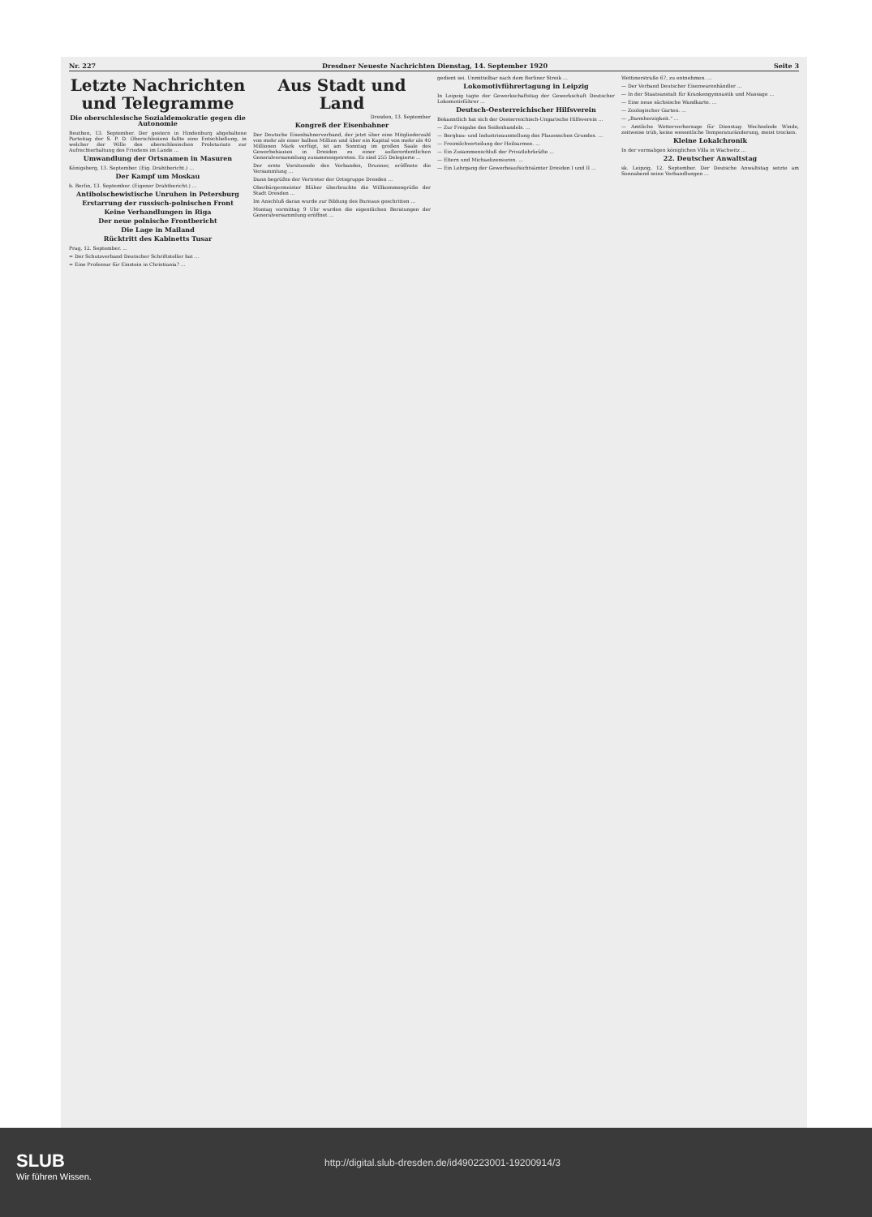Nr. 227 Dresdner Neueste Nachrichten Dienstag, 14. September 1920 Seite 3
Letzte Nachrichten und Telegramme
Die oberschlesische Sozialdemokratie gegen die Autonomie
Beuthen, 13. September. Der gestern in Hindenburg abgehaltene Parteitag der S. P. D. Oberschlesiens faßte eine Entschließung, in welcher der Wille des oberschlesischen Proletariats zur Aufrechterhaltung des Friedens im Lande ...
Umwandlung der Ortsnamen in Masuren
Königsberg, 13. September. (Eig. Drahtbericht.) ...
Der Kampf um Moskau
b. Berlin, 13. September. (Eigener Drahtbericht.) ...
Antibolschewistische Unruhen in Petersburg
Erstarrung der russisch-polnischen Front
Keine Verhandlungen in Riga
Der neue polnische Frontbericht
Die Lage in Mailand
Rücktritt des Kabinetts Tusar
Prag, 12. September. ...
= Der Schutzverband Deutscher Schriftsteller hat ...
= Eine Professur für Einstein in Christiania? ...
Aus Stadt und Land
Dresden, 13. September
Kongreß der Eisenbahner
Der Deutsche Eisenbahnerverband, der jetzt über eine Mitgliederzahl von mehr als einer halben Million und über ein Kapital von mehr als 40 Millionen Mark verfügt, ist am Sonntag im großen Saale des Gewerbehauses in Dresden zu einer außerordentlichen Generalversammlung zusammengetreten. Es sind 255 Delegierte ...
Der erste Vorsitzende des Verbandes, Brunner, eröffnete die Versammlung ...
Dann begrüßte der Vertreter der Ortsgruppe Dresden ...
Oberbürgermeister Blüher überbrachte die Willkommengrüße der Stadt Dresden ...
Im Anschluß daran wurde zur Bildung des Bureaus geschritten ...
Montag vormittag 9 Uhr wurden die eigentlichen Beratungen der Generalversammlung eröffnet ...
gedient sei. Unmittelbar nach dem Berliner Streik ...
Lokomotivführertagung in Leipzig
In Leipzig tagte der Gewerkschaftstag der Gewerkschaft Deutscher Lokomotivführer ...
Deutsch-Oesterreichischer Hilfsverein
Bekanntlich hat sich der Oesterreichisch-Ungarische Hilfsverein ...
— Zur Freigabe des Seifenhandels. ...
— Bergbau- und Industrieausstellung des Plauenschen Grundes. ...
— Freimilchverteilung der Heilsarmee. ...
— Ein Zusammenschluß der Privatlehrkräfte ...
— Eltern und Michaelizensuren. ...
— Ein Lehrgang der Gewerbeaufsichtsämter Dresden I und II ...
Wettinerstraße 67, zu entnehmen. ...
— Der Verband Deutscher Eisenwarenhändler ...
— In der Staatsanstalt für Krankengymnastik und Massage ...
— Eine neue sächsische Wandkarte. ...
— Zoologischer Garten. ...
— „Barmherzigkeit." ...
— Amtliche Wettervorhersage für Dienstag: Wechselnde Winde, zeitweise trüb, keine wesentliche Temperaturänderung, meist trocken.
Kleine Lokalchronik
In der vormaligen königlichen Villa in Wachwitz ...
22. Deutscher Anwaltstag
sk. Leipzig, 12. September. Der Deutsche Anwaltstag setzte am Sonnabend seine Verhandlungen ...
SLUB
Wir führen Wissen.
http://digital.slub-dresden.de/id490223001-19200914/3